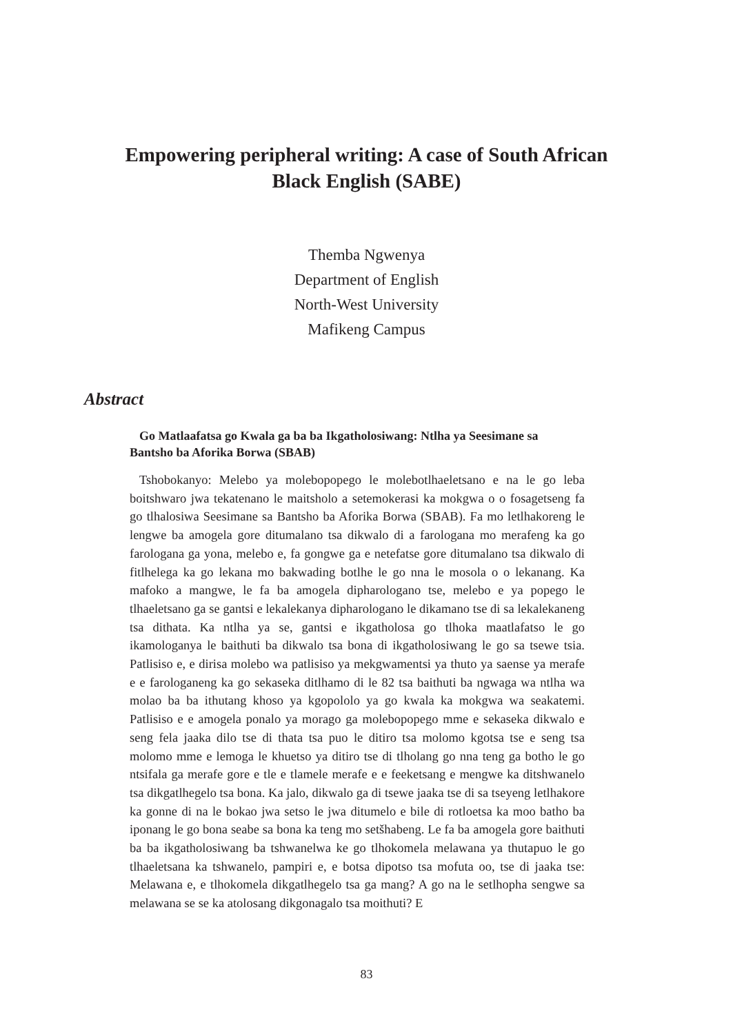Empowering peripheral writing: A case of South African
Black English (SABE)
Themba Ngwenya
Department of English
North-West University
Mafikeng Campus
Abstract
Go Matlaafatsa go Kwala ga ba ba Ikgatholosiwang: Ntlha ya Seesimane sa Bantsho ba Aforika Borwa (SBAB)
Tshobokanyo: Melebo ya molebopopego le molebotlhaeletsano e na le go leba boitshwaro jwa tekatenano le maitsholo a setemokerasi ka mokgwa o o fosagetseng fa go tlhalosiwa Seesimane sa Bantsho ba Aforika Borwa (SBAB). Fa mo letlhakoreng le lengwe ba amogela gore ditumalano tsa dikwalo di a farologana mo merafeng ka go farologana ga yona, melebo e, fa gongwe ga e netefatse gore ditumalano tsa dikwalo di fitlhelega ka go lekana mo bakwading botlhe le go nna le mosola o o lekanang. Ka mafoko a mangwe, le fa ba amogela dipharologano tse, melebo e ya popego le tlhaeletsano ga se gantsi e lekalekanya dipharologano le dikamano tse di sa lekalekaneng tsa dithata. Ka ntlha ya se, gantsi e ikgatholosa go tlhoka maatlafatso le go ikamologanya le baithuti ba dikwalo tsa bona di ikgatholosiwang le go sa tsewe tsia. Patlisiso e, e dirisa molebo wa patlisiso ya mekgwamentsi ya thuto ya saense ya merafe e e farologaneng ka go sekaseka ditlhamo di le 82 tsa baithuti ba ngwaga wa ntlha wa molao ba ba ithutang khoso ya kgopololo ya go kwala ka mokgwa wa seakatemi. Patlisiso e e amogela ponalo ya morago ga molebopopego mme e sekaseka dikwalo e seng fela jaaka dilo tse di thata tsa puo le ditiro tsa molomo kgotsa tse e seng tsa molomo mme e lemoga le khuetso ya ditiro tse di tlholang go nna teng ga botho le go ntsifala ga merafe gore e tle e tlamele merafe e e feeketsang e mengwe ka ditshwanelo tsa dikgatlhegelo tsa bona. Ka jalo, dikwalo ga di tsewe jaaka tse di sa tseyeng letlhakore ka gonne di na le bokao jwa setso le jwa ditumelo e bile di rotloetsa ka moo batho ba iponang le go bona seabe sa bona ka teng mo setšhabeng. Le fa ba amogela gore baithuti ba ba ikgatholosiwang ba tshwanelwa ke go tlhokomela melawana ya thutapuo le go tlhaeletsana ka tshwanelo, pampiri e, e botsa dipotso tsa mofuta oo, tse di jaaka tse: Melawana e, e tlhokomela dikgatlhegelo tsa ga mang? A go na le setlhopha sengwe sa melawana se se ka atolosang dikgonagalo tsa moithuti? E
83